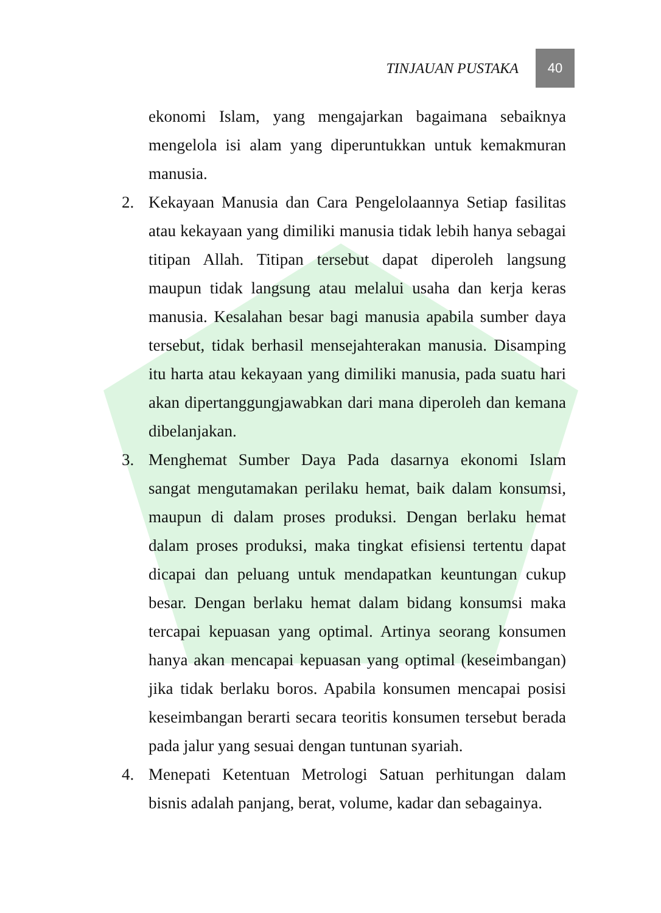TINJAUAN PUSTAKA 40
ekonomi Islam, yang mengajarkan bagaimana sebaiknya mengelola isi alam yang diperuntukkan untuk kemakmuran manusia.
2. Kekayaan Manusia dan Cara Pengelolaannya Setiap fasilitas atau kekayaan yang dimiliki manusia tidak lebih hanya sebagai titipan Allah. Titipan tersebut dapat diperoleh langsung maupun tidak langsung atau melalui usaha dan kerja keras manusia. Kesalahan besar bagi manusia apabila sumber daya tersebut, tidak berhasil mensejahterakan manusia. Disamping itu harta atau kekayaan yang dimiliki manusia, pada suatu hari akan dipertanggungjawabkan dari mana diperoleh dan kemana dibelanjakan.
3. Menghemat Sumber Daya Pada dasarnya ekonomi Islam sangat mengutamakan perilaku hemat, baik dalam konsumsi, maupun di dalam proses produksi. Dengan berlaku hemat dalam proses produksi, maka tingkat efisiensi tertentu dapat dicapai dan peluang untuk mendapatkan keuntungan cukup besar. Dengan berlaku hemat dalam bidang konsumsi maka tercapai kepuasan yang optimal. Artinya seorang konsumen hanya akan mencapai kepuasan yang optimal (keseimbangan) jika tidak berlaku boros. Apabila konsumen mencapai posisi keseimbangan berarti secara teoritis konsumen tersebut berada pada jalur yang sesuai dengan tuntunan syariah.
4. Menepati Ketentuan Metrologi Satuan perhitungan dalam bisnis adalah panjang, berat, volume, kadar dan sebagainya.